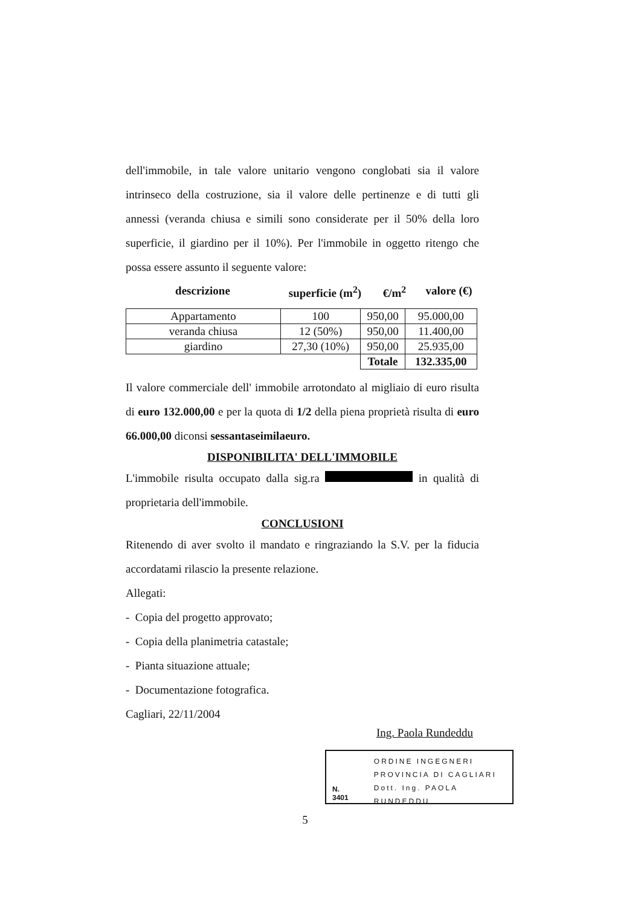dell'immobile, in tale valore unitario vengono conglobati sia il valore intrinseco della costruzione, sia il valore delle pertinenze e di tutti gli annessi (veranda chiusa e simili sono considerate per il 50% della loro superficie, il giardino per il 10%). Per l'immobile in oggetto ritengo che possa essere assunto il seguente valore:
descrizione superficie (m<sup>2</sup>) €/m<sup>2</sup> valore (€)
| Appartamento | 100 | 950,00 | 95.000,00 |
| veranda chiusa | 12 (50%) | 950,00 | 11.400,00 |
| giardino | 27,30 (10%) | 950,00 | 25.935,00 |
| | | Totale | 132.335,00 |
Il valore commerciale dell' immobile arrotondato al migliaio di euro risulta di euro 132.000,00 e per la quota di 1/2 della piena proprietà risulta di euro 66.000,00 diconsi sessantaseimilaeuro.
DISPONIBILITA' DELL'IMMOBILE
L'immobile risulta occupato dalla sig.ra in qualità di proprietaria dell'immobile.
CONCLUSIONI
Ritenendo di aver svolto il mandato e ringraziando la S.V. per la fiducia accordatami rilascio la presente relazione.
Allegati:
- Copia del progetto approvato;
- Copia della planimetria catastale;
- Pianta situazione attuale;
- Documentazione fotografica.
Cagliari, 22/11/2004
Ing. Paola Rundeddu
N. 3401
ORDINE INGEGNERI
PROVINCIA DI CAGLIARI
Dott. Ing. PAOLA RUNDEDDU
5